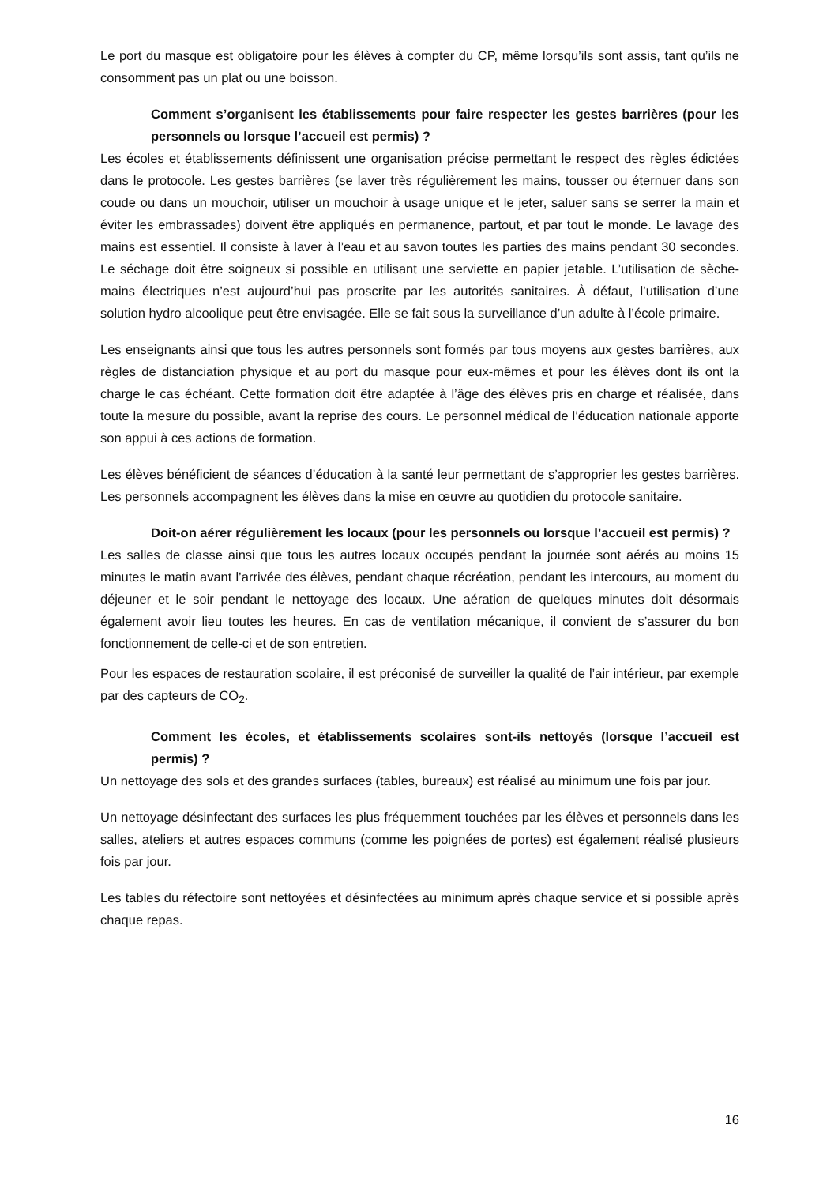Le port du masque est obligatoire pour les élèves à compter du CP, même lorsqu’ils sont assis, tant qu’ils ne consomment pas un plat ou une boisson.
Comment s’organisent les établissements pour faire respecter les gestes barrières (pour les personnels ou lorsque l’accueil est permis) ?
Les écoles et établissements définissent une organisation précise permettant le respect des règles édictées dans le protocole. Les gestes barrières (se laver très régulièrement les mains, tousser ou éternuer dans son coude ou dans un mouchoir, utiliser un mouchoir à usage unique et le jeter, saluer sans se serrer la main et éviter les embrassades) doivent être appliqués en permanence, partout, et par tout le monde. Le lavage des mains est essentiel. Il consiste à laver à l’eau et au savon toutes les parties des mains pendant 30 secondes. Le séchage doit être soigneux si possible en utilisant une serviette en papier jetable. L’utilisation de sèche-mains électriques n’est aujourd’hui pas proscrite par les autorités sanitaires. À défaut, l’utilisation d’une solution hydro alcoolique peut être envisagée. Elle se fait sous la surveillance d’un adulte à l’école primaire.
Les enseignants ainsi que tous les autres personnels sont formés par tous moyens aux gestes barrières, aux règles de distanciation physique et au port du masque pour eux-mêmes et pour les élèves dont ils ont la charge le cas échéant. Cette formation doit être adaptée à l’âge des élèves pris en charge et réalisée, dans toute la mesure du possible, avant la reprise des cours. Le personnel médical de l’éducation nationale apporte son appui à ces actions de formation.
Les élèves bénéficient de séances d’éducation à la santé leur permettant de s’approprier les gestes barrières. Les personnels accompagnent les élèves dans la mise en œuvre au quotidien du protocole sanitaire.
Doit-on aérer régulièrement les locaux (pour les personnels ou lorsque l’accueil est permis) ?
Les salles de classe ainsi que tous les autres locaux occupés pendant la journée sont aérés au moins 15 minutes le matin avant l’arrivée des élèves, pendant chaque récréation, pendant les intercours, au moment du déjeuner et le soir pendant le nettoyage des locaux. Une aération de quelques minutes doit désormais également avoir lieu toutes les heures. En cas de ventilation mécanique, il convient de s’assurer du bon fonctionnement de celle-ci et de son entretien.
Pour les espaces de restauration scolaire, il est préconisé de surveiller la qualité de l’air intérieur, par exemple par des capteurs de CO<sub>2</sub>.
Comment les écoles, et établissements scolaires sont-ils nettoyés (lorsque l’accueil est permis) ?
Un nettoyage des sols et des grandes surfaces (tables, bureaux) est réalisé au minimum une fois par jour.
Un nettoyage désinfectant des surfaces les plus fréquemment touchées par les élèves et personnels dans les salles, ateliers et autres espaces communs (comme les poignées de portes) est également réalisé plusieurs fois par jour.
Les tables du réfectoire sont nettoyées et désinfectées au minimum après chaque service et si possible après chaque repas.
16